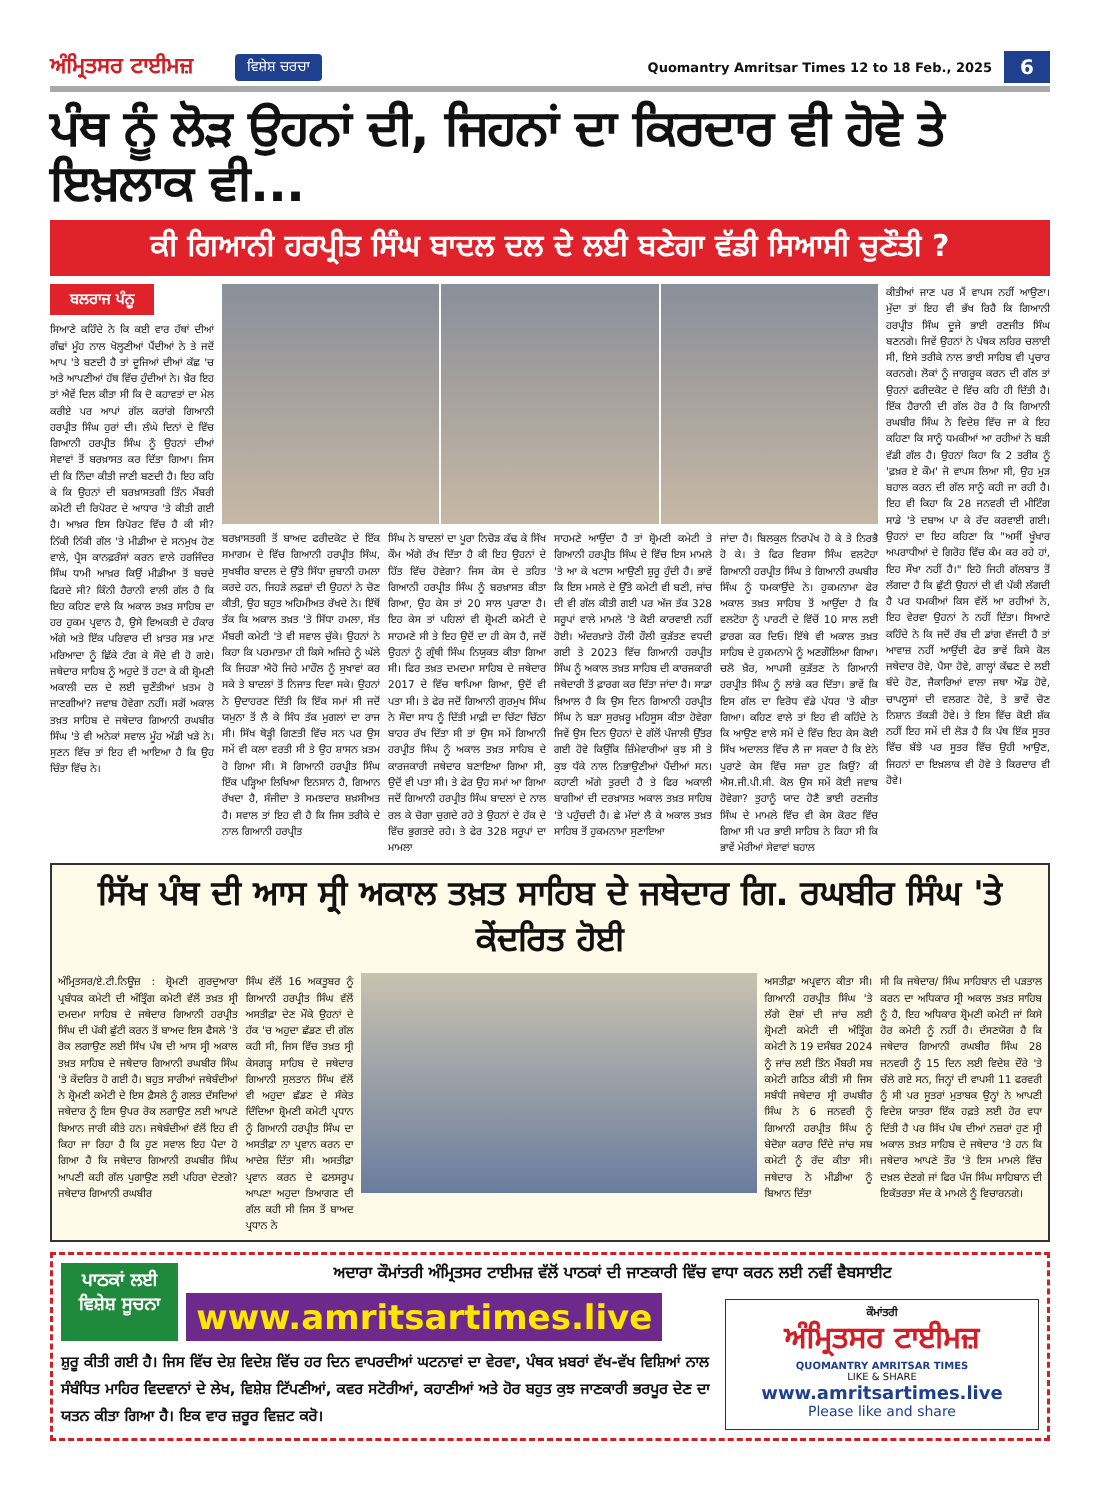ਅੰਮ੍ਰਿਤਸਰ ਟਾਈਮਜ਼ ਵਿਸ਼ੇਸ਼ ਚਰਚਾ Quomantry Amritsar Times 12 to 18 Feb., 2025 6
ਪੰਥ ਨੂੰ ਲੋੜ ਉਹਨਾਂ ਦੀ, ਜਿਹਨਾਂ ਦਾ ਕਿਰਦਾਰ ਵੀ ਹੋਵੇ ਤੇ ਇਖ਼ਲਾਕ ਵੀ...
ਕੀ ਗਿਆਨੀ ਹਰਪ੍ਰੀਤ ਸਿੰਘ ਬਾਦਲ ਦਲ ਦੇ ਲਈ ਬਣੇਗਾ ਵੱਡੀ ਸਿਆਸੀ ਚੁਣੌਤੀ ?
ਬਲਰਾਜ ਪੰਨੂ
ਸਿਆਣੇ ਕਹਿੰਦੇ ਨੇ ਕਿ ਕਈ ਵਾਰ ਹੱਥਾਂ ਦੀਆਂ ਗੰਢਾਂ ਮੂੰਹ ਨਾਲ ਖੋਲ੍ਹਣੀਆਂ ਪੈਂਦੀਆਂ ਨੇ ਤੇ ਜਦੋਂ ਆਪ 'ਤੇ ਬਣਦੀ ਹੈ ਤਾਂ ਦੂਜਿਆਂ ਦੀਆਂ ਕੱਛ 'ਚ ਅਤੇ ਆਪਣੀਆਂ ਹੱਥ ਵਿੱਚ ਹੁੰਦੀਆਂ ਨੇ। ਖ਼ੈਰ ਇਹ ਤਾਂ ਐਵੇਂ ਦਿਲ ਕੀਤਾ ਸੀ ਕਿ ਦੋ ਕਹਾਵਤਾਂ ਦਾ ਮੇਲ ਕਰੀਏ ਪਰ ਆਪਾਂ ਗੱਲ ਕਰਾਂਗੇ ਗਿਆਨੀ ਹਰਪ੍ਰੀਤ ਸਿੰਘ ਹੁਰਾਂ ਦੀ। ਲੰਘੇ ਦਿਨਾਂ ਦੇ ਵਿੱਚ ਗਿਆਨੀ ਹਰਪ੍ਰੀਤ ਸਿੰਘ ਨੂੰ ਉਹਨਾਂ ਦੀਆਂ ਸੇਵਾਵਾਂ ਤੋਂ ਬਰਖ਼ਾਸਤ ਕਰ ਦਿੱਤਾ ਗਿਆ। ਜਿਸ ਦੀ ਕਿ ਨਿੰਦਾ ਕੀਤੀ ਜਾਣੀ ਬਣਦੀ ਹੈ। ਇਹ ਕਹਿ ਕੇ ਕਿ ਉਹਨਾਂ ਦੀ ਬਰਖ਼ਾਸਤਗੀ ਤਿੰਨ ਮੈਂਬਰੀ ਕਮੇਟੀ ਦੀ ਰਿਪੋਰਟ ਦੇ ਆਧਾਰ 'ਤੇ ਕੀਤੀ ਗਈ ਹੈ। ਆਖ਼ਰ ਇਸ ਰਿਪੋਰਟ ਵਿੱਚ ਹੈ ਕੀ ਸੀ? ਨਿੱਕੀ ਨਿੱਕੀ ਗੱਲ 'ਤੇ ਮੀਡੀਆ ਦੇ ਸਨਮੁਖ ਹੋਣ ਵਾਲੇ, ਪ੍ਰੈਸ ਕਾਨਫ਼ਰੰਸਾਂ ਕਰਨ ਵਾਲੇ ਹਰਜਿੰਦਰ ਸਿੰਘ ਧਾਮੀ ਆਖ਼ਰ ਕਿਉਂ ਮੀਡੀਆ ਤੋਂ ਬਚਦੇ ਫਿਰਦੇ ਸੀ? ਕਿੰਨੀ ਹੈਰਾਨੀ ਵਾਲੀ ਗੱਲ ਹੈ ਕਿ ਇਹ ਕਹਿਣ ਵਾਲੇ ਕਿ ਅਕਾਲ ਤਖ਼ਤ ਸਾਹਿਬ ਦਾ ਹਰ ਹੁਕਮ ਪ੍ਰਵਾਨ ਹੈ, ਉਸੇ ਵਿਅਕਤੀ ਦੇ ਹੰਕਾਰ ਅੱਗੇ ਅਤੇ ਇੱਕ ਪਰਿਵਾਰ ਦੀ ਖ਼ਾਤਰ ਸਭ ਮਾਣ ਮਰਿਆਦਾ ਨੂੰ ਛਿੱਕੇ ਟੰਗ ਕੇ ਸੌਦੇ ਵੀ ਹੋ ਗਏ। ਜਥੇਦਾਰ ਸਾਹਿਬ ਨੂੰ ਅਹੁਦੇ ਤੋਂ ਹਟਾ ਕੇ ਕੀ ਸ਼੍ਰੋਮਣੀ ਅਕਾਲੀ ਦਲ ਦੇ ਲਈ ਚੁਣੌਤੀਆਂ ਖ਼ਤਮ ਹੋ ਜਾਣਗੀਆਂ? ਜਵਾਬ ਹੋਵੇਗਾ ਨਹੀਂ। ਸਗੋਂ ਅਕਾਲ ਤਖ਼ਤ ਸਾਹਿਬ ਦੇ ਜਥੇਦਾਰ ਗਿਆਨੀ ਰਘਬੀਰ ਸਿੰਘ 'ਤੇ ਵੀ ਅਨੇਕਾਂ ਸਵਾਲ ਮੂੰਹ ਅੱਡੀ ਖੜੇ ਨੇ। ਸੁਣਨ ਵਿੱਚ ਤਾਂ ਇਹ ਵੀ ਆਇਆ ਹੈ ਕਿ ਉਹ ਚਿੰਤਾ ਵਿੱਚ ਨੇ।
ਬਰਖ਼ਾਸਤਗੀ ਤੋਂ ਬਾਅਦ ਫਰੀਦਕੋਟ ਦੇ ਇੱਕ ਸਮਾਗਮ ਦੇ ਵਿੱਚ ਗਿਆਨੀ ਹਰਪ੍ਰੀਤ ਸਿੰਘ, ਸੁਖਬੀਰ ਬਾਦਲ ਦੇ ਉੱਤੇ ਸਿੱਧਾ ਜ਼ੁਬਾਨੀ ਹਮਲਾ ਕਰਦੇ ਹਨ, ਜਿਹੜੇ ਲਫ਼ਜ਼ਾਂ ਦੀ ਉਹਨਾਂ ਨੇ ਚੋਣ ਕੀਤੀ, ਉਹ ਬਹੁਤ ਅਹਿਮੀਅਤ ਰੱਖਦੇ ਨੇ। ਇੱਥੋਂ ਤੱਕ ਕਿ ਅਕਾਲ ਤਖ਼ਤ 'ਤੇ ਸਿੱਧਾ ਹਮਲਾ, ਸੱਤ ਮੈਂਬਰੀ ਕਮੇਟੀ 'ਤੇ ਵੀ ਸਵਾਲ ਚੁੱਕੇ। ਉਹਨਾਂ ਨੇ ਕਿਹਾ ਕਿ ਪਰਮਾਤਮਾ ਹੀ ਕਿਸੇ ਅਜਿਹੇ ਨੂੰ ਘੱਲੇ ਕਿ ਜਿਹੜਾ ਐਹੋ ਜਿਹੇ ਮਾਹੌਲ ਨੂੰ ਸੁਖਾਵਾਂ ਕਰ ਸਕੇ ਤੇ ਬਾਦਲਾਂ ਤੋਂ ਨਿਜਾਤ ਦਿਵਾ ਸਕੇ। ਉਹਨਾਂ ਨੇ ਉਦਾਹਰਣ ਦਿੱਤੀ ਕਿ ਇੱਕ ਸਮਾਂ ਸੀ ਜਦੋਂ ਯਮੁਨਾ ਤੋਂ ਲੈ ਕੇ ਸਿੰਧ ਤੱਕ ਮੁਗਲਾਂ ਦਾ ਰਾਜ ਸੀ। ਸਿੱਖ ਥੋੜ੍ਹੀ ਗਿਣਤੀ ਵਿੱਚ ਸਨ ਪਰ ਉਸ ਸਮੇਂ ਵੀ ਕਲਾ ਵਰਤੀ ਸੀ ਤੇ ਉਹ ਸ਼ਾਸਨ ਖ਼ਤਮ ਹੋ ਗਿਆ ਸੀ। ਸੋ ਗਿਆਨੀ ਹਰਪ੍ਰੀਤ ਸਿੰਘ ਇੱਕ ਪੜ੍ਹਿਆ ਲਿਖਿਆ ਇਨਸਾਨ ਹੈ, ਗਿਆਨ ਰੱਖਦਾ ਹੈ, ਸੰਜੀਦਾ ਤੇ ਸਮਝਦਾਰ ਸ਼ਖ਼ਸੀਅਤ ਹੈ। ਸਵਾਲ ਤਾਂ ਇਹ ਵੀ ਹੈ ਕਿ ਜਿਸ ਤਰੀਕੇ ਦੇ ਨਾਲ ਗਿਆਨੀ ਹਰਪ੍ਰੀਤ
ਸਿੰਘ ਨੇ ਬਾਦਲਾਂ ਦਾ ਪੂਰਾ ਨਿਚੋੜ ਕੱਢ ਕੇ ਸਿੱਖ ਕੌਮ ਅੱਗੇ ਰੱਖ ਦਿੱਤਾ ਹੈ ਕੀ ਇਹ ਉਹਨਾਂ ਦੇ ਹਿੱਤ ਵਿੱਚ ਹੋਵੇਗਾ? ਜਿਸ ਕੇਸ ਦੇ ਤਹਿਤ ਗਿਆਨੀ ਹਰਪ੍ਰੀਤ ਸਿੰਘ ਨੂੰ ਬਰਖ਼ਾਸਤ ਕੀਤਾ ਗਿਆ, ਉਹ ਕੇਸ ਤਾਂ 20 ਸਾਲ ਪੁਰਾਣਾ ਹੈ। ਇਹ ਕੇਸ ਤਾਂ ਪਹਿਲਾਂ ਵੀ ਸ਼੍ਰੋਮਣੀ ਕਮੇਟੀ ਦੇ ਸਾਹਮਣੇ ਸੀ ਤੇ ਇਹ ਉਦੋਂ ਦਾ ਹੀ ਕੇਸ ਹੈ, ਜਦੋਂ ਉਹਨਾਂ ਨੂੰ ਗ੍ਰੰਥੀ ਸਿੰਘ ਨਿਯੁਕਤ ਕੀਤਾ ਗਿਆ ਸੀ। ਫਿਰ ਤਖ਼ਤ ਦਮਦਮਾ ਸਾਹਿਬ ਦੇ ਜਥੇਦਾਰ 2017 ਦੇ ਵਿੱਚ ਥਾਪਿਆ ਗਿਆ, ਉਦੋਂ ਵੀ ਪਤਾ ਸੀ। ਤੇ ਫੇਰ ਜਦੋਂ ਗਿਆਨੀ ਗੁਰਮੁਖ ਸਿੰਘ ਨੇ ਸੌਦਾ ਸਾਧ ਨੂੰ ਦਿੱਤੀ ਮਾਫ਼ੀ ਦਾ ਚਿੱਟਾ ਚਿੱਠਾ ਬਾਹਰ ਰੱਖ ਦਿੱਤਾ ਸੀ ਤਾਂ ਉਸ ਸਮੇਂ ਗਿਆਨੀ ਹਰਪ੍ਰੀਤ ਸਿੰਘ ਨੂੰ ਅਕਾਲ ਤਖ਼ਤ ਸਾਹਿਬ ਦੇ ਕਾਰਜਕਾਰੀ ਜਥੇਦਾਰ ਬਣਾਇਆ ਗਿਆ ਸੀ, ਉਦੋਂ ਵੀ ਪਤਾ ਸੀ। ਤੇ ਫੇਰ ਉਹ ਸਮਾਂ ਆ ਗਿਆ ਜਦੋਂ ਗਿਆਨੀ ਹਰਪ੍ਰੀਤ ਸਿੰਘ ਬਾਦਲਾਂ ਦੇ ਨਾਲ ਰਲ ਕੇ ਚੋਗਾ ਚੁਗਦੇ ਰਹੇ ਤੇ ਉਹਨਾਂ ਦੇ ਹੱਕ ਦੇ ਵਿੱਚ ਭੁਗਤਦੇ ਰਹੇ। ਤੇ ਫੇਰ 328 ਸਰੂਪਾਂ ਦਾ ਮਾਮਲਾ
ਸਾਹਮਣੇ ਆਉਂਦਾ ਹੈ ਤਾਂ ਸ਼੍ਰੋਮਣੀ ਕਮੇਟੀ ਤੇ ਗਿਆਨੀ ਹਰਪ੍ਰੀਤ ਸਿੰਘ ਦੇ ਵਿੱਚ ਇਸ ਮਾਮਲੇ 'ਤੇ ਆ ਕੇ ਖਟਾਸ ਆਉਣੀ ਸ਼ੁਰੂ ਹੁੰਦੀ ਹੈ। ਭਾਵੇਂ ਕਿ ਇਸ ਮਸਲੇ ਦੇ ਉੱਤੇ ਕਮੇਟੀ ਵੀ ਬਣੀ, ਜਾਂਚ ਦੀ ਵੀ ਗੱਲ ਕੀਤੀ ਗਈ ਪਰ ਅੱਜ ਤੱਕ 328 ਸਰੂਪਾਂ ਵਾਲੇ ਮਾਮਲੇ 'ਤੇ ਕੋਈ ਕਾਰਵਾਈ ਨਹੀਂ ਹੋਈ। ਅੰਦਰਖ਼ਾਤੇ ਹੌਲੀ ਹੌਲੀ ਕੁੜੱਤਣ ਵਧਦੀ ਗਈ ਤੇ 2023 ਵਿੱਚ ਗਿਆਨੀ ਹਰਪ੍ਰੀਤ ਸਿੰਘ ਨੂੰ ਅਕਾਲ ਤਖ਼ਤ ਸਾਹਿਬ ਦੀ ਕਾਰਜਕਾਰੀ ਜਥੇਦਾਰੀ ਤੋਂ ਫ਼ਾਰਗ ਕਰ ਦਿੱਤਾ ਜਾਂਦਾ ਹੈ। ਸਾਡਾ ਖ਼ਿਆਲ ਹੈ ਕਿ ਉਸ ਦਿਨ ਗਿਆਨੀ ਹਰਪ੍ਰੀਤ ਸਿੰਘ ਨੇ ਬੜਾ ਸੁਰਖ਼ਰੂ ਮਹਿਸੂਸ ਕੀਤਾ ਹੋਵੇਗਾ ਜਿਵੇਂ ਉਸ ਦਿਨ ਉਹਨਾਂ ਦੇ ਗੱਲੋਂ ਪੰਜਾਲੀ ਉੱਤਰ ਗਈ ਹੋਵੇ ਕਿਉਂਕਿ ਜ਼ਿੰਮੇਵਾਰੀਆਂ ਕੁਝ ਸੀ ਤੇ ਕੁਝ ਧੱਕੇ ਨਾਲ ਨਿਭਾਉਣੀਆਂ ਪੈਂਦੀਆਂ ਸਨ। ਕਹਾਣੀ ਅੱਗੇ ਤੁਰਦੀ ਹੈ ਤੇ ਫਿਰ ਅਕਾਲੀ ਬਾਗੀਆਂ ਦੀ ਦਰਖ਼ਾਸਤ ਅਕਾਲ ਤਖ਼ਤ ਸਾਹਿਬ 'ਤੇ ਪਹੁੰਚਦੀ ਹੈ। ਛੇ ਮੱਦਾਂ ਲੈ ਕੇ ਅਕਾਲ ਤਖ਼ਤ ਸਾਹਿਬ ਤੋਂ ਹੁਕਮਨਾਮਾ ਸੁਣਾਇਆ
ਜਾਂਦਾ ਹੈ। ਬਿਲਕੁਲ ਨਿਰਪੱਖ ਹੋ ਕੇ ਤੇ ਨਿਰਭੈ ਹੋ ਕੇ। ਤੇ ਫਿਰ ਵਿਰਸਾ ਸਿੰਘ ਵਲਟੋਹਾ ਗਿਆਨੀ ਹਰਪ੍ਰੀਤ ਸਿੰਘ ਤੇ ਗਿਆਨੀ ਰਘਬੀਰ ਸਿੰਘ ਨੂੰ ਧਮਕਾਉਂਦੇ ਨੇ। ਹੁਕਮਨਾਮਾ ਫੇਰ ਅਕਾਲ ਤਖ਼ਤ ਸਾਹਿਬ ਤੋਂ ਆਉਂਦਾ ਹੈ ਕਿ ਵਲਟੋਹਾ ਨੂੰ ਪਾਰਟੀ ਦੇ ਵਿੱਚੋਂ 10 ਸਾਲ ਲਈ ਫ਼ਾਰਗ ਕਰ ਦਿਓ। ਇੱਥੇ ਵੀ ਅਕਾਲ ਤਖ਼ਤ ਸਾਹਿਬ ਦੇ ਹੁਕਮਨਾਮੇ ਨੂੰ ਅਣਗੌਲਿਆ ਗਿਆ। ਚਲੋ ਖ਼ੈਰ, ਆਪਸੀ ਕੁੜੱਤਣ ਨੇ ਗਿਆਨੀ ਹਰਪ੍ਰੀਤ ਸਿੰਘ ਨੂੰ ਲਾਂਭੇ ਕਰ ਦਿੱਤਾ। ਭਾਵੇਂ ਕਿ ਇਸ ਗੱਲ ਦਾ ਵਿਰੋਧ ਵੱਡੇ ਪੱਧਰ 'ਤੇ ਕੀਤਾ ਗਿਆ। ਕਹਿਣ ਵਾਲੇ ਤਾਂ ਇਹ ਵੀ ਕਹਿੰਦੇ ਨੇ ਕਿ ਆਉਣ ਵਾਲੇ ਸਮੇਂ ਦੇ ਵਿੱਚ ਇਹ ਕੇਸ ਕੋਈ ਸਿੱਖ ਅਦਾਲਤ ਵਿੱਚ ਲੈ ਜਾ ਸਕਦਾ ਹੈ ਕਿ ਏਨੇ ਪੁਰਾਣੇ ਕੇਸ ਵਿੱਚ ਸਜ਼ਾ ਹੁਣ ਕਿਉਂ? ਕੀ ਐਸ.ਜੀ.ਪੀ.ਸੀ. ਕੋਲ ਉਸ ਸਮੇਂ ਕੋਈ ਜਵਾਬ ਹੋਵੇਗਾ? ਤੁਹਾਨੂੰ ਯਾਦ ਹੋਣੈ ਭਾਈ ਰਣਜੀਤ ਸਿੰਘ ਦੇ ਮਾਮਲੇ ਵਿੱਚ ਵੀ ਕੇਸ ਕੋਰਟ ਵਿੱਚ ਗਿਆ ਸੀ ਪਰ ਭਾਈ ਸਾਹਿਬ ਨੇ ਕਿਹਾ ਸੀ ਕਿ ਭਾਵੇਂ ਮੇਰੀਆਂ ਸੇਵਾਵਾਂ ਬਹਾਲ
ਕੀਤੀਆਂ ਜਾਣ ਪਰ ਮੈਂ ਵਾਪਸ ਨਹੀਂ ਆਉਣਾ। ਮੁੱਦਾ ਤਾਂ ਇਹ ਵੀ ਭੱਖ ਰਿਹੈ ਕਿ ਗਿਆਨੀ ਹਰਪ੍ਰੀਤ ਸਿੰਘ ਦੂਜੇ ਭਾਈ ਰਣਜੀਤ ਸਿੰਘ ਬਣਨਗੇ। ਜਿਵੇਂ ਉਹਨਾਂ ਨੇ ਪੰਥਕ ਲਹਿਰ ਚਲਾਈ ਸੀ, ਇਸੇ ਤਰੀਕੇ ਨਾਲ ਭਾਈ ਸਾਹਿਬ ਵੀ ਪ੍ਰਚਾਰ ਕਰਨਗੇ। ਲੋਕਾਂ ਨੂੰ ਜਾਗਰੂਕ ਕਰਨ ਦੀ ਗੱਲ ਤਾਂ ਉਹਨਾਂ ਫਰੀਦਕੋਟ ਦੇ ਵਿੱਚ ਕਹਿ ਹੀ ਦਿੱਤੀ ਹੈ। ਇੱਕ ਹੈਰਾਨੀ ਦੀ ਗੱਲ ਹੋਰ ਹੈ ਕਿ ਗਿਆਨੀ ਰਘਬੀਰ ਸਿੰਘ ਨੇ ਵਿਦੇਸ਼ ਵਿੱਚ ਜਾ ਕੇ ਇਹ ਕਹਿਣਾ ਕਿ ਸਾਨੂੰ ਧਮਕੀਆਂ ਆ ਰਹੀਆਂ ਨੇ ਬੜੀ ਵੱਡੀ ਗੱਲ ਹੈ। ਉਹਨਾਂ ਕਿਹਾ ਕਿ 2 ਤਰੀਕ ਨੂੰ 'ਫ਼ਖ਼ਰ ਏ ਕੌਮ' ਜੋ ਵਾਪਸ ਲਿਆ ਸੀ, ਉਹ ਮੁੜ ਬਹਾਲ ਕਰਨ ਦੀ ਗੱਲ ਸਾਨੂੰ ਕਹੀ ਜਾ ਰਹੀ ਹੈ। ਇਹ ਵੀ ਕਿਹਾ ਕਿ 28 ਜਨਵਰੀ ਦੀ ਮੀਟਿੰਗ ਸਾਡੇ 'ਤੇ ਦਬਾਅ ਪਾ ਕੇ ਰੱਦ ਕਰਵਾਈ ਗਈ। ਉਹਨਾਂ ਦਾ ਇਹ ਕਹਿਣਾ ਕਿ "ਅਸੀਂ ਖੂੰਖਾਰ ਅਪਰਾਧੀਆਂ ਦੇ ਗਿਰੋਹ ਵਿੱਚ ਕੰਮ ਕਰ ਰਹੇ ਹਾਂ, ਇਹ ਸੌਖਾ ਨਹੀਂ ਹੈ।" ਇਹੋ ਜਿਹੀ ਗੱਲਬਾਤ ਤੋਂ ਲੱਗਦਾ ਹੈ ਕਿ ਛੁੱਟੀ ਉਹਨਾਂ ਦੀ ਵੀ ਪੱਕੀ ਲੱਗਦੀ ਹੈ ਪਰ ਧਮਕੀਆਂ ਕਿਸ ਵੱਲੋਂ ਆ ਰਹੀਆਂ ਨੇ, ਇਹ ਵੇਰਵਾ ਉਹਨਾਂ ਨੇ ਨਹੀਂ ਦਿੱਤਾ। ਸਿਆਣੇ ਕਹਿੰਦੇ ਨੇ ਕਿ ਜਦੋਂ ਰੱਬ ਦੀ ਡਾਂਗ ਵੱਜਦੀ ਹੈ ਤਾਂ ਆਵਾਜ਼ ਨਹੀਂ ਆਉਂਦੀ ਫੇਰ ਭਾਵੇਂ ਕਿਸੇ ਕੋਲ ਜਥੇਦਾਰ ਹੋਵੇ, ਪੈਸਾ ਹੋਵੇ, ਗਾਲ੍ਹਾਂ ਕੱਢਣ ਦੇ ਲਈ ਬੰਦੇ ਹੋਣ, ਜੈਕਾਰਿਆਂ ਵਾਲਾ ਜਥਾ ਔਡ ਹੋਵੇ, ਚਾਪਲੂਸਾਂ ਦੀ ਵਲਗਣ ਹੋਵੇ, ਤੇ ਭਾਵੇਂ ਚੋਣ ਨਿਸ਼ਾਨ ਤੱਕੜੀ ਹੋਵੇ। ਤੇ ਇਸ ਵਿੱਚ ਕੋਈ ਸ਼ੱਕ ਨਹੀਂ ਇਹ ਸਮੇਂ ਦੀ ਲੋੜ ਹੈ ਕਿ ਪੰਥ ਇੱਕ ਸੂਤਰ ਵਿੱਚ ਬੱਝੇ ਪਰ ਸੂਤਰ ਵਿੱਚ ਉਹੀ ਆਉਣ, ਜਿਹਨਾਂ ਦਾ ਇਖ਼ਲਾਕ ਵੀ ਹੋਵੇ ਤੇ ਕਿਰਦਾਰ ਵੀ ਹੋਵੇ।
ਸਿੱਖ ਪੰਥ ਦੀ ਆਸ ਸ੍ਰੀ ਅਕਾਲ ਤਖ਼ਤ ਸਾਹਿਬ ਦੇ ਜਥੇਦਾਰ ਗਿ. ਰਘਬੀਰ ਸਿੰਘ 'ਤੇ ਕੇਂਦਰਿਤ ਹੋਈ
ਅੰਮ੍ਰਿਤਸਰ/ਏ.ਟੀ.ਨਿਊਜ਼ : ਸ਼੍ਰੋਮਣੀ ਗੁਰਦੁਆਰਾ ਪ੍ਰਬੰਧਕ ਕਮੇਟੀ ਦੀ ਅੰਤ੍ਰਿੰਗ ਕਮੇਟੀ ਵੱਲੋਂ ਤਖ਼ਤ ਸ੍ਰੀ ਦਮਦਮਾ ਸਾਹਿਬ ਦੇ ਜਥੇਦਾਰ ਗਿਆਨੀ ਹਰਪ੍ਰੀਤ ਸਿੰਘ ਦੀ ਪੱਕੀ ਛੁੱਟੀ ਕਰਨ ਤੋਂ ਬਾਅਦ ਇਸ ਫੈਸਲੇ 'ਤੇ ਰੋਕ ਲਗਾਉਣ ਲਈ ਸਿੱਖ ਪੰਥ ਦੀ ਆਸ ਸ੍ਰੀ ਅਕਾਲ ਤਖ਼ਤ ਸਾਹਿਬ ਦੇ ਜਥੇਦਾਰ ਗਿਆਨੀ ਰਘਬੀਰ ਸਿੰਘ 'ਤੇ ਕੇਂਦਰਿਤ ਹੋ ਗਈ ਹੈ। ਬਹੁਤ ਸਾਰੀਆਂ ਜਥੇਬੰਦੀਆਂ ਨੇ ਸ਼੍ਰੋਮਣੀ ਕਮੇਟੀ ਦੇ ਇਸ ਫ਼ੈਸਲੇ ਨੂੰ ਗਲਤ ਦੱਸਦਿਆਂ ਜਥੇਦਾਰ ਨੂੰ ਇਸ ਉਪਰ ਰੋਕ ਲਗਾਉਣ ਲਈ ਆਪਣੇ ਬਿਆਨ ਜਾਰੀ ਕੀਤੇ ਹਨ। ਜਥੇਬੰਦੀਆਂ ਵੱਲੋਂ ਇਹ ਵੀ ਕਿਹਾ ਜਾ ਰਿਹਾ ਹੈ ਕਿ ਹੁਣ ਸਵਾਲ ਇਹ ਪੈਦਾ ਹੋ ਗਿਆ ਹੈ ਕਿ ਜਥੇਦਾਰ ਗਿਆਨੀ ਰਘਬੀਰ ਸਿੰਘ ਆਪਣੀ ਕਹੀ ਗੱਲ ਪੁਗਾਉਣ ਲਈ ਪਹਿਰਾ ਦੇਣਗੇ? ਜਥੇਦਾਰ ਗਿਆਨੀ ਰਘਬੀਰ
ਸਿੰਘ ਵੱਲੋਂ 16 ਅਕਤੂਬਰ ਨੂੰ ਗਿਆਨੀ ਹਰਪ੍ਰੀਤ ਸਿੰਘ ਵੱਲੋਂ ਅਸਤੀਫ਼ਾ ਦੇਣ ਮੌਕੇ ਉਹਨਾਂ ਦੇ ਹੱਕ 'ਚ ਅਹੁਦਾ ਛੱਡਣ ਦੀ ਗੱਲ ਕਹੀ ਸੀ, ਜਿਸ ਵਿੱਚ ਤਖ਼ਤ ਸ੍ਰੀ ਕੇਸਗੜ੍ਹ ਸਾਹਿਬ ਦੇ ਜਥੇਦਾਰ ਗਿਆਨੀ ਸੁਲਤਾਨ ਸਿੰਘ ਵੱਲੋਂ ਵੀ ਅਹੁਦਾ ਛੱਡਣ ਦੇ ਸੰਕੇਤ ਦਿੰਦਿਆ ਸ਼੍ਰੋਮਣੀ ਕਮੇਟੀ ਪ੍ਰਧਾਨ ਨੂੰ ਗਿਆਨੀ ਹਰਪ੍ਰੀਤ ਸਿੰਘ ਦਾ ਅਸਤੀਫ਼ਾ ਨਾ ਪ੍ਰਵਾਨ ਕਰਨ ਦਾ ਆਦੇਸ਼ ਦਿੱਤਾ ਸੀ। ਅਸਤੀਫ਼ਾ ਪ੍ਰਵਾਨ ਕਰਨ ਦੇ ਫਲਸਰੂਪ ਆਪਣਾ ਅਹੁਦਾ ਤਿਆਗਣ ਦੀ ਗੱਲ ਕਹੀ ਸੀ ਜਿਸ ਤੋਂ ਬਾਅਦ ਪ੍ਰਧਾਨ ਨੇ
ਅਸਤੀਫ਼ਾ ਅਪ੍ਰਵਾਨ ਕੀਤਾ ਸੀ। ਗਿਆਨੀ ਹਰਪ੍ਰੀਤ ਸਿੰਘ 'ਤੇ ਲੱਗੇ ਦੋਸ਼ਾਂ ਦੀ ਜਾਂਚ ਲਈ ਸ਼੍ਰੋਮਣੀ ਕਮੇਟੀ ਦੀ ਅੰਤ੍ਰਿੰਗ ਕਮੇਟੀ ਨੇ 19 ਦਸੰਬਰ 2024 ਨੂੰ ਜਾਂਚ ਲਈ ਤਿੰਨ ਮੈਂਬਰੀ ਸਬ ਕਮੇਟੀ ਗਠਿਤ ਕੀਤੀ ਸੀ ਜਿਸ ਸਬੰਧੀ ਜਥੇਦਾਰ ਸ੍ਰੀ ਰਘਬੀਰ ਸਿੰਘ ਨੇ 6 ਜਨਵਰੀ ਨੂੰ ਗਿਆਨੀ ਹਰਪ੍ਰੀਤ ਸਿੰਘ ਨੂੰ ਬੇਦੋਸ਼ਾ ਕਰਾਰ ਦਿੰਦੇ ਜਾਂਚ ਸਬ ਕਮੇਟੀ ਨੂੰ ਰੱਦ ਕੀਤਾ ਸੀ। ਜਥੇਦਾਰ ਨੇ ਮੀਡੀਆ ਨੂੰ ਬਿਆਨ ਦਿੱਤਾ
ਸੀ ਕਿ ਜਥੇਦਾਰ/ ਸਿੰਘ ਸਾਹਿਬਾਨ ਦੀ ਪੜਤਾਲ ਕਰਨ ਦਾ ਅਧਿਕਾਰ ਸ੍ਰੀ ਅਕਾਲ ਤਖ਼ਤ ਸਾਹਿਬ ਨੂੰ ਹੈ, ਇਹ ਅਧਿਕਾਰ ਸ਼੍ਰੋਮਣੀ ਕਮੇਟੀ ਜਾਂ ਕਿਸੇ ਹੋਰ ਕਮੇਟੀ ਨੂੰ ਨਹੀਂ ਹੈ। ਦੱਸਣਯੋਗ ਹੈ ਕਿ ਜਥੇਦਾਰ ਗਿਆਨੀ ਰਘਬੀਰ ਸਿੰਘ 28 ਜਨਵਰੀ ਨੂੰ 15 ਦਿਨ ਲਈ ਵਿਦੇਸ਼ ਦੌਰੇ 'ਤੇ ਚੱਲੇ ਗਏ ਸਨ, ਜਿਨ੍ਹਾਂ ਦੀ ਵਾਪਸੀ 11 ਫਰਵਰੀ ਨੂੰ ਸੀ ਪਰ ਸੂਤਰਾਂ ਮੁਤਾਬਕ ਉਨ੍ਹਾਂ ਨੇ ਆਪਣੀ ਵਿਦੇਸ਼ ਯਾਤਰਾ ਇੱਕ ਹਫ਼ਤੇ ਲਈ ਹੋਰ ਵਧਾ ਦਿੱਤੀ ਹੈ ਪਰ ਸਿੱਖ ਪੰਥ ਦੀਆਂ ਨਜ਼ਰਾਂ ਹੁਣ ਸ੍ਰੀ ਅਕਾਲ ਤਖ਼ਤ ਸਾਹਿਬ ਦੇ ਜਥੇਦਾਰ 'ਤੇ ਹਨ ਕਿ ਜਥੇਦਾਰ ਆਪਣੇ ਤੌਰ 'ਤੇ ਇਸ ਮਾਮਲੇ ਵਿੱਚ ਦਖ਼ਲ ਦੇਣਗੇ ਜਾਂ ਫਿਰ ਪੰਜ ਸਿੰਘ ਸਾਹਿਬਾਨ ਦੀ ਇਕੱਤਰਤਾ ਸੱਦ ਕੇ ਮਾਮਲੇ ਨੂੰ ਵਿਚਾਰਨਗੇ।
ਪਾਠਕਾਂ ਲਈ
ਵਿਸ਼ੇਸ਼ ਸੂਚਨਾ
ਅਦਾਰਾ ਕੌਮਾਂਤਰੀ ਅੰਮ੍ਰਿਤਸਰ ਟਾਈਮਜ਼ ਵੱਲੋਂ ਪਾਠਕਾਂ ਦੀ ਜਾਣਕਾਰੀ ਵਿੱਚ ਵਾਧਾ ਕਰਨ ਲਈ ਨਵੀਂ ਵੈਬਸਾਈਟ
www.amritsartimes.live
ਸ਼ੁਰੂ ਕੀਤੀ ਗਈ ਹੈ। ਜਿਸ ਵਿੱਚ ਦੇਸ਼ ਵਿਦੇਸ਼ ਵਿੱਚ ਹਰ ਦਿਨ ਵਾਪਰਦੀਆਂ ਘਟਨਾਵਾਂ ਦਾ ਵੇਰਵਾ, ਪੰਥਕ ਖ਼ਬਰਾਂ ਵੱਖ-ਵੱਖ ਵਿਸ਼ਿਆਂ ਨਾਲ ਸੰਬੰਧਿਤ ਮਾਹਿਰ ਵਿਦਵਾਨਾਂ ਦੇ ਲੇਖ, ਵਿਸ਼ੇਸ਼ ਟਿੱਪਣੀਆਂ, ਕਵਰ ਸਟੋਰੀਆਂ, ਕਹਾਣੀਆਂ ਅਤੇ ਹੋਰ ਬਹੁਤ ਕੁਝ ਜਾਣਕਾਰੀ ਭਰਪੂਰ ਦੇਣ ਦਾ ਯਤਨ ਕੀਤਾ ਗਿਆ ਹੈ। ਇਕ ਵਾਰ ਜ਼ਰੂਰ ਵਿਜ਼ਟ ਕਰੋ।
ਕੌਮਾਂਤਰੀ
ਅੰਮ੍ਰਿਤਸਰ ਟਾਈਮਜ਼
QUOMANTRY AMRITSAR TIMES
LIKE & SHARE
www.amritsartimes.live
Please like and share